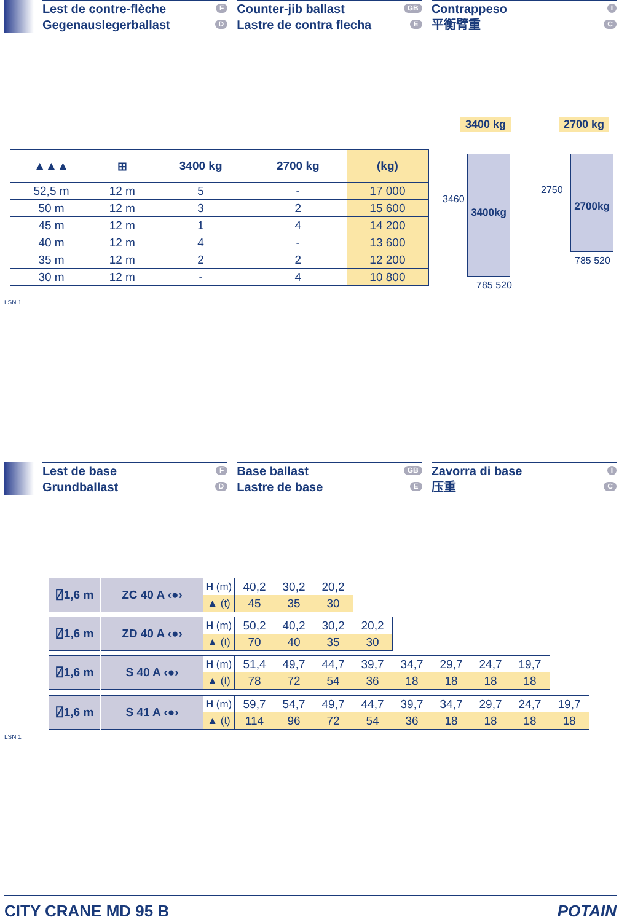Lest de contre-flèche F
Gegenauslegerballast D
Counter-jib ballast GB
Lastre de contra flecha E
Contrappeso I
平衡臂重 C
| ▲▲▲ | ⊞ | 3400 kg | 2700 kg | (kg) |
| --- | --- | --- | --- | --- |
| 52,5 m | 12 m | 5 | - | 17 000 |
| 50 m | 12 m | 3 | 2 | 15 600 |
| 45 m | 12 m | 1 | 4 | 14 200 |
| 40 m | 12 m | 4 | - | 13 600 |
| 35 m | 12 m | 2 | 2 | 12 200 |
| 30 m | 12 m | - | 4 | 10 800 |
3400 kg 2700 kg
3400kg 2700kg
3460
2750
785 520
785 520
LSN 1
Lest de base F
Grundballast D
Base ballast GB
Lastre de base E
Zavorra di base I
压重 C
| ⍁1,6 m | ZC 40 A ‹●› | H (m) | 40,2 | 30,2 | 20,2 |
| | | ▲ (t) | 45 | 35 | 30 |
| ⍁1,6 m | ZD 40 A ‹●› | H (m) | 50,2 | 40,2 | 30,2 | 20,2 |
| | | ▲ (t) | 70 | 40 | 35 | 30 |
| ⍁1,6 m | S 40 A ‹●› | H (m) | 51,4 | 49,7 | 44,7 | 39,7 | 34,7 | 29,7 | 24,7 | 19,7 |
| | | ▲ (t) | 78 | 72 | 54 | 36 | 18 | 18 | 18 | 18 |
| ⍁1,6 m | S 41 A ‹●› | H (m) | 59,7 | 54,7 | 49,7 | 44,7 | 39,7 | 34,7 | 29,7 | 24,7 | 19,7 |
| | | ▲ (t) | 114 | 96 | 72 | 54 | 36 | 18 | 18 | 18 | 18 |
LSN 1
CITY CRANE MD 95 B POTAIN